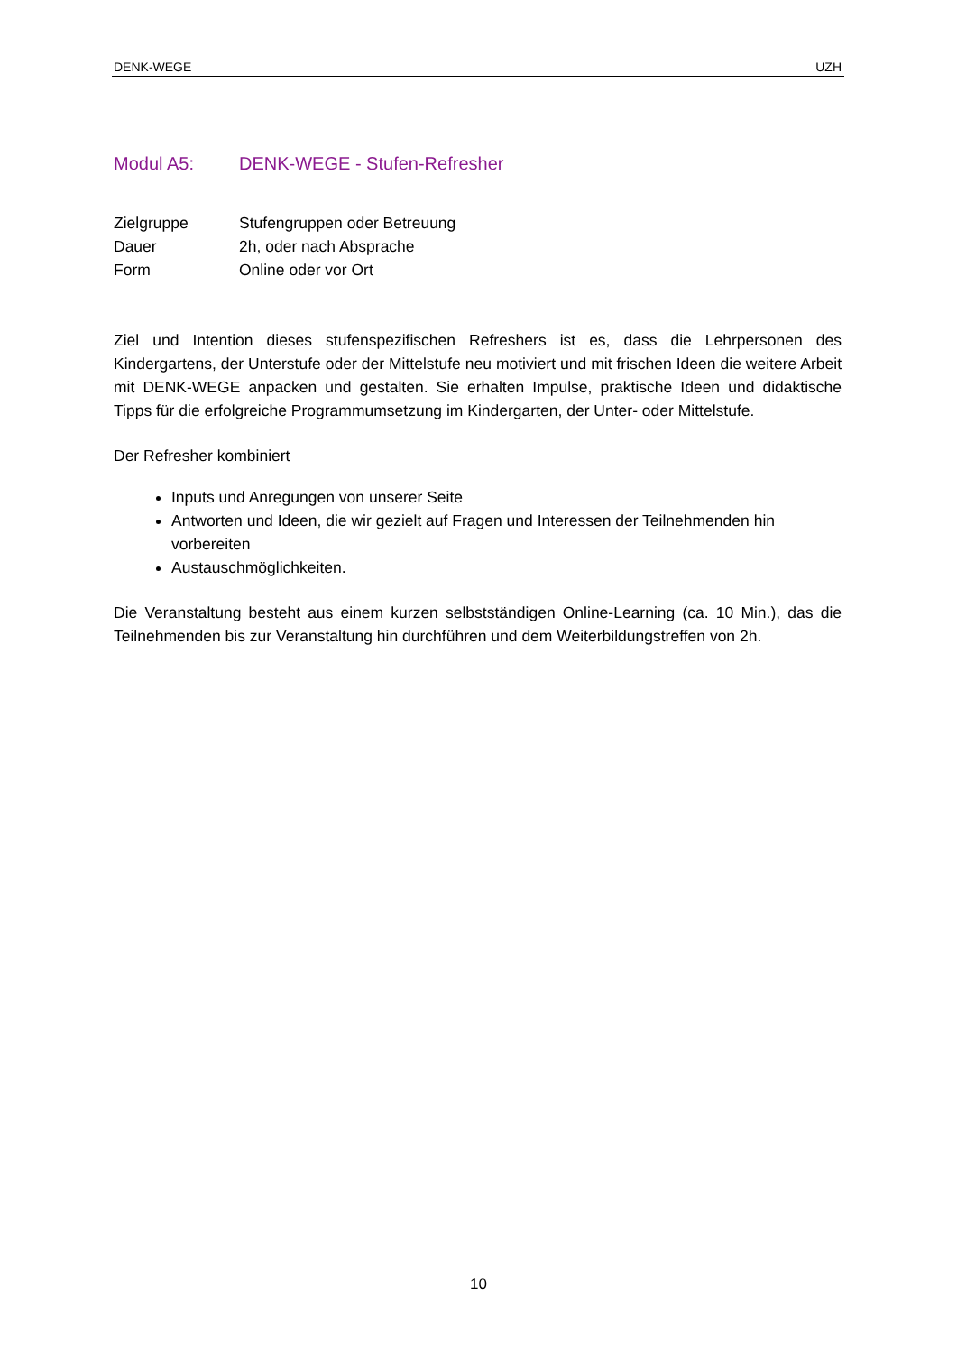DENK-WEGE UZH
Modul A5: DENK-WEGE - Stufen-Refresher
Zielgruppe Stufengruppen oder Betreuung
Dauer 2h, oder nach Absprache
Form Online oder vor Ort
Ziel und Intention dieses stufenspezifischen Refreshers ist es, dass die Lehrpersonen des Kindergartens, der Unterstufe oder der Mittelstufe neu motiviert und mit frischen Ideen die weitere Arbeit mit DENK-WEGE anpacken und gestalten. Sie erhalten Impulse, praktische Ideen und didaktische Tipps für die erfolgreiche Programmumsetzung im Kindergarten, der Unter- oder Mittelstufe.
Der Refresher kombiniert
Inputs und Anregungen von unserer Seite
Antworten und Ideen, die wir gezielt auf Fragen und Interessen der Teilnehmenden hin vorbereiten
Austauschmöglichkeiten.
Die Veranstaltung besteht aus einem kurzen selbstständigen Online-Learning (ca. 10 Min.), das die Teilnehmenden bis zur Veranstaltung hin durchführen und dem Weiterbildungstreffen von 2h.
10